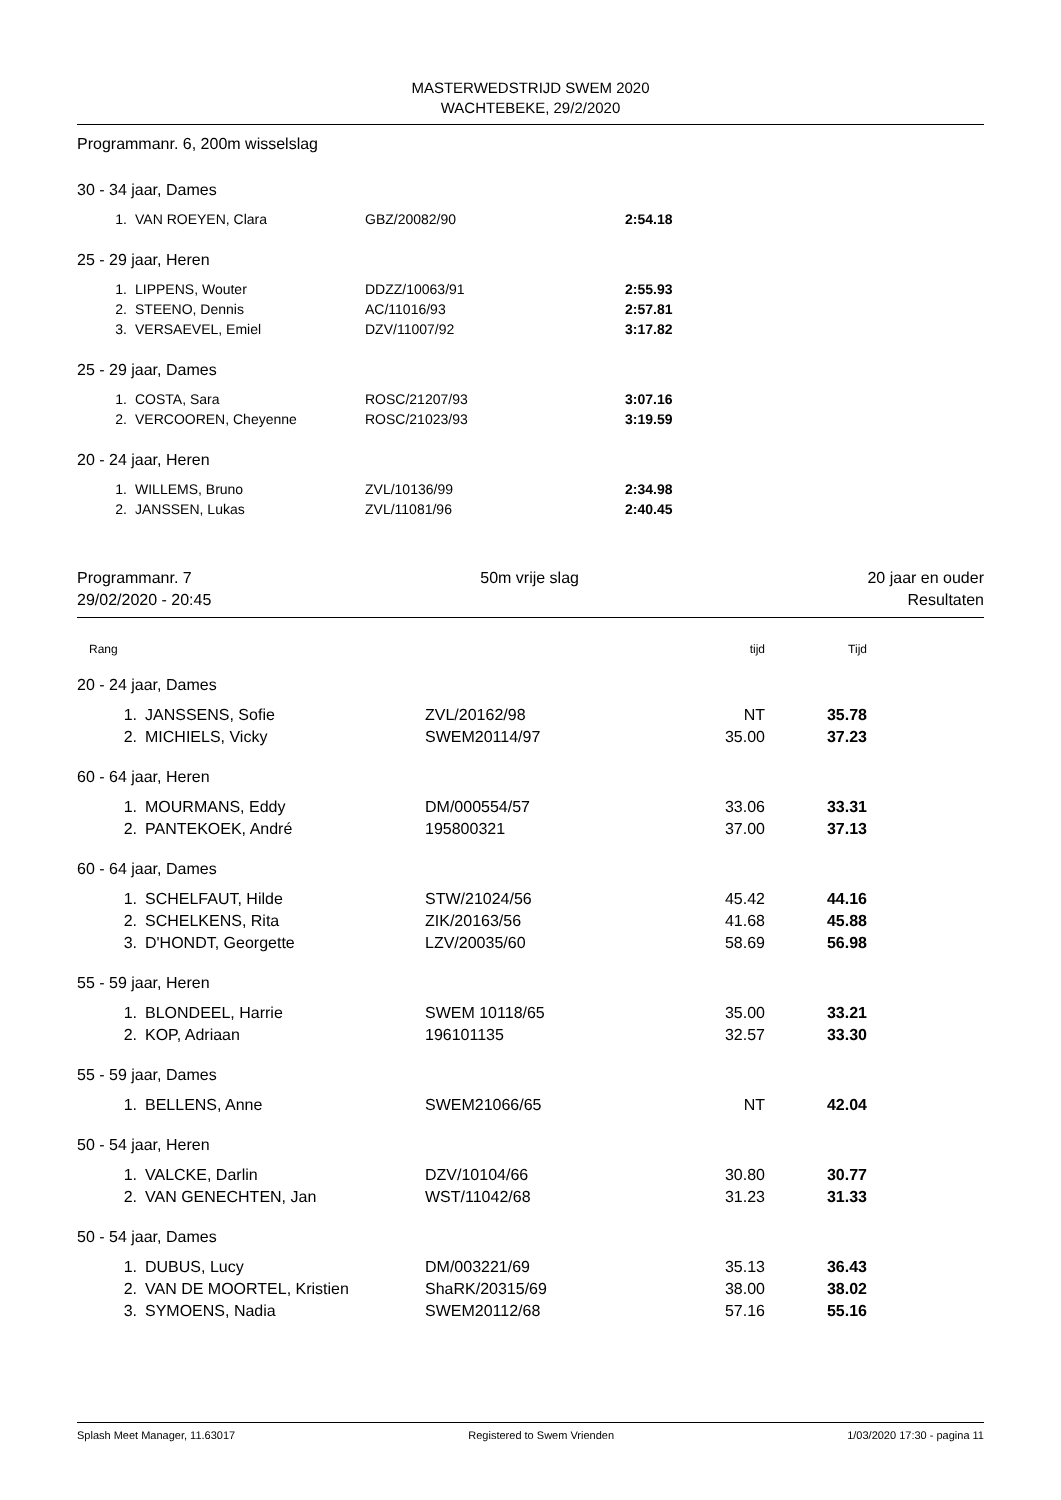MASTERWEDSTRIJD SWEM 2020
WACHTEBEKE, 29/2/2020
Programmanr. 6, 200m wisselslag
30 - 34 jaar, Dames
| 1. | VAN ROEYEN, Clara | GBZ/20082/90 | 2:54.18 |
25 - 29 jaar, Heren
| 1. | LIPPENS, Wouter | DDZZ/10063/91 | 2:55.93 |
| 2. | STEENO, Dennis | AC/11016/93 | 2:57.81 |
| 3. | VERSAEVEL, Emiel | DZV/11007/92 | 3:17.82 |
25 - 29 jaar, Dames
| 1. | COSTA, Sara | ROSC/21207/93 | 3:07.16 |
| 2. | VERCOOREN, Cheyenne | ROSC/21023/93 | 3:19.59 |
20 - 24 jaar, Heren
| 1. | WILLEMS, Bruno | ZVL/10136/99 | 2:34.98 |
| 2. | JANSSEN, Lukas | ZVL/11081/96 | 2:40.45 |
Programmanr. 7 50m vrije slag 20 jaar en ouder
29/02/2020 - 20:45 Resultaten
| Rang | | | tijd | Tijd |
| 20 - 24 jaar, Dames | | | | |
| 1. | JANSSENS, Sofie | ZVL/20162/98 | NT | 35.78 |
| 2. | MICHIELS, Vicky | SWEM20114/97 | 35.00 | 37.23 |
| 60 - 64 jaar, Heren | | | | |
| 1. | MOURMANS, Eddy | DM/000554/57 | 33.06 | 33.31 |
| 2. | PANTEKOEK, André | 195800321 | 37.00 | 37.13 |
| 60 - 64 jaar, Dames | | | | |
| 1. | SCHELFAUT, Hilde | STW/21024/56 | 45.42 | 44.16 |
| 2. | SCHELKENS, Rita | ZIK/20163/56 | 41.68 | 45.88 |
| 3. | D'HONDT, Georgette | LZV/20035/60 | 58.69 | 56.98 |
| 55 - 59 jaar, Heren | | | | |
| 1. | BLONDEEL, Harrie | SWEM 10118/65 | 35.00 | 33.21 |
| 2. | KOP, Adriaan | 196101135 | 32.57 | 33.30 |
| 55 - 59 jaar, Dames | | | | |
| 1. | BELLENS, Anne | SWEM21066/65 | NT | 42.04 |
| 50 - 54 jaar, Heren | | | | |
| 1. | VALCKE, Darlin | DZV/10104/66 | 30.80 | 30.77 |
| 2. | VAN GENECHTEN, Jan | WST/11042/68 | 31.23 | 31.33 |
| 50 - 54 jaar, Dames | | | | |
| 1. | DUBUS, Lucy | DM/003221/69 | 35.13 | 36.43 |
| 2. | VAN DE MOORTEL, Kristien | ShaRK/20315/69 | 38.00 | 38.02 |
| 3. | SYMOENS, Nadia | SWEM20112/68 | 57.16 | 55.16 |
Splash Meet Manager, 11.63017 Registered to Swem Vrienden 1/03/2020 17:30 - pagina 11